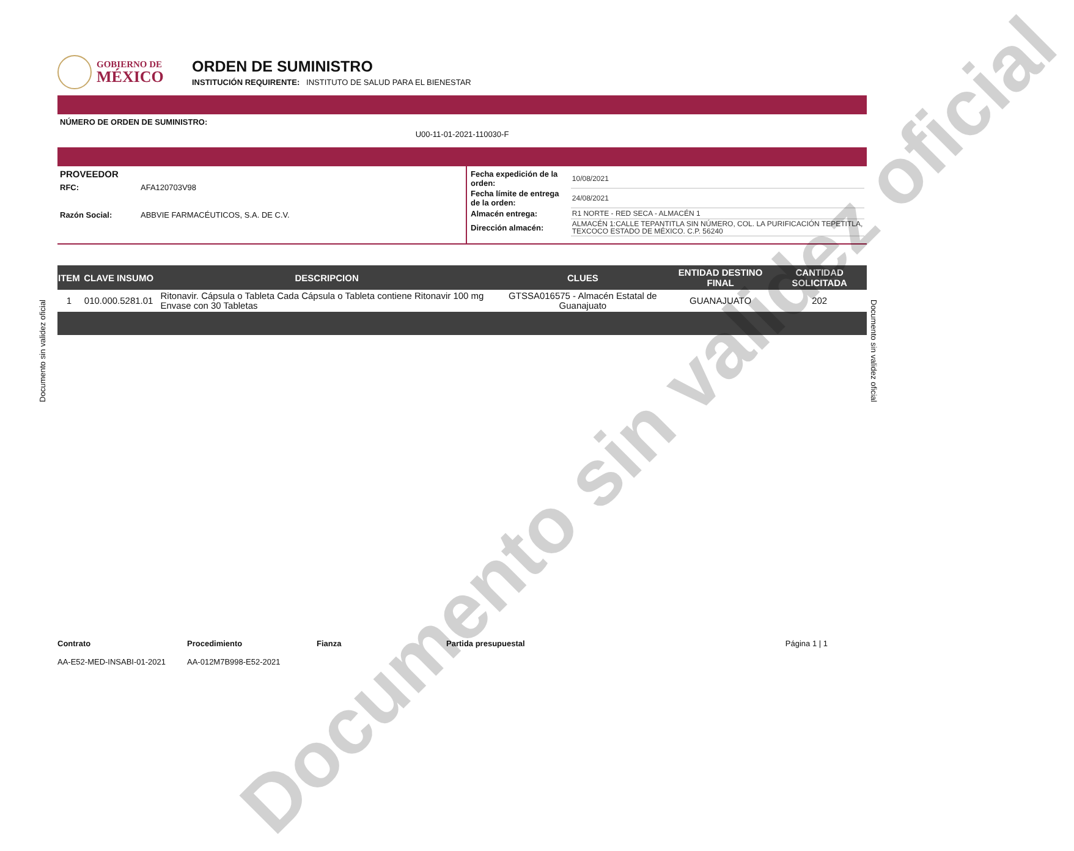GOBIERNO DE
MÉXICO
ORDEN DE SUMINISTRO
INSTITUCIÓN REQUIRENTE: INSTITUTO DE SALUD PARA EL BIENESTAR
NÚMERO DE ORDEN DE SUMINISTRO:
U00-11-01-2021-110030-F
PROVEEDOR
RFC: AFA120703V98
Razón Social: ABBVIE FARMACÉUTICOS, S.A. DE C.V.
| Fecha expedición de la orden: | 10/08/2021 |
| Fecha límite de entrega de la orden: | 24/08/2021 |
| Almacén entrega: | R1 NORTE - RED SECA - ALMACÉN 1 |
| Dirección almacén: | ALMACÉN 1:CALLE TEPANTITLA SIN NÚMERO, COL. LA PURIFICACIÓN TEPETITLA, TEXCOCO ESTADO DE MÉXICO. C.P. 56240 |
| ITEM | CLAVE INSUMO | DESCRIPCION | CLUES | ENTIDAD DESTINO FINAL | CANTIDAD SOLICITADA |
| --- | --- | --- | --- | --- | --- |
| 1 | 010.000.5281.01 | Ritonavir. Cápsula o Tableta Cada Cápsula o Tableta contiene Ritonavir 100 mg Envase con 30 Tabletas | GTSSA016575 - Almacén Estatal de Guanajuato | GUANAJUATO | 202 |
Documento sin validez oficial
Documento sin validez oficial
Documento sin validez oficial
Contrato
AA-E52-MED-INSABI-01-2021
Procedimiento
AA-012M7B998-E52-2021
Fianza Partida presupuestal Página 1 | 1